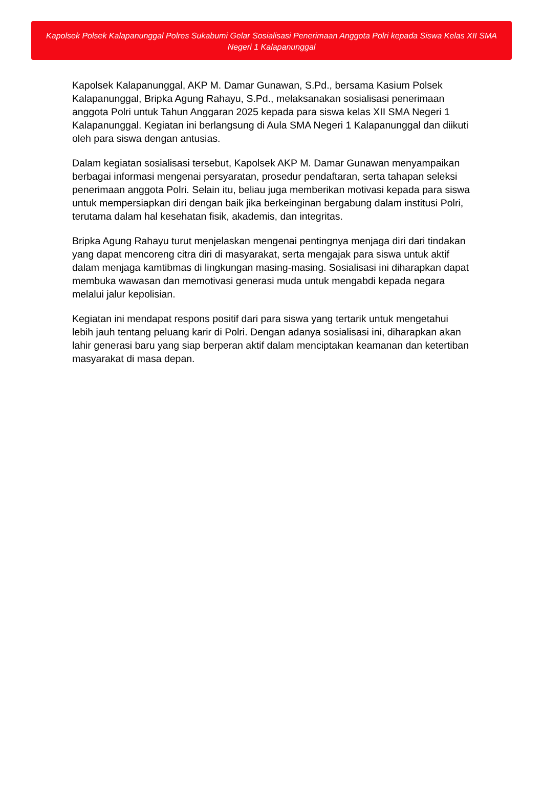Kapolsek Polsek Kalapanunggal Polres Sukabumi Gelar Sosialisasi Penerimaan Anggota Polri kepada Siswa Kelas XII SMA Negeri 1 Kalapanunggal
Kapolsek Kalapanunggal, AKP M. Damar Gunawan, S.Pd., bersama Kasium Polsek Kalapanunggal, Bripka Agung Rahayu, S.Pd., melaksanakan sosialisasi penerimaan anggota Polri untuk Tahun Anggaran 2025 kepada para siswa kelas XII SMA Negeri 1 Kalapanunggal. Kegiatan ini berlangsung di Aula SMA Negeri 1 Kalapanunggal dan diikuti oleh para siswa dengan antusias.
Dalam kegiatan sosialisasi tersebut, Kapolsek AKP M. Damar Gunawan menyampaikan berbagai informasi mengenai persyaratan, prosedur pendaftaran, serta tahapan seleksi penerimaan anggota Polri. Selain itu, beliau juga memberikan motivasi kepada para siswa untuk mempersiapkan diri dengan baik jika berkeinginan bergabung dalam institusi Polri, terutama dalam hal kesehatan fisik, akademis, dan integritas.
Bripka Agung Rahayu turut menjelaskan mengenai pentingnya menjaga diri dari tindakan yang dapat mencoreng citra diri di masyarakat, serta mengajak para siswa untuk aktif dalam menjaga kamtibmas di lingkungan masing-masing. Sosialisasi ini diharapkan dapat membuka wawasan dan memotivasi generasi muda untuk mengabdi kepada negara melalui jalur kepolisian.
Kegiatan ini mendapat respons positif dari para siswa yang tertarik untuk mengetahui lebih jauh tentang peluang karir di Polri. Dengan adanya sosialisasi ini, diharapkan akan lahir generasi baru yang siap berperan aktif dalam menciptakan keamanan dan ketertiban masyarakat di masa depan.